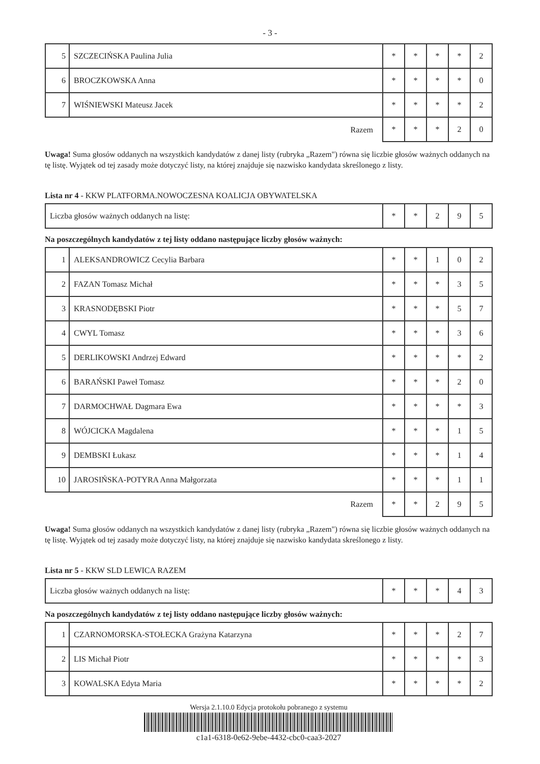- 3 -
| 5 | SZCZECIŃSKA Paulina Julia | * | * | * | * | 2 |
| 6 | BROCZKOWSKA Anna | * | * | * | * | 0 |
| 7 | WIŚNIEWSKI Mateusz Jacek | * | * | * | * | 2 |
| Razem | | * | * | * | 2 | 0 |
Uwaga! Suma głosów oddanych na wszystkich kandydatów z danej listy (rubryka „Razem") równa się liczbie głosów ważnych oddanych na tę listę. Wyjątek od tej zasady może dotyczyć listy, na której znajduje się nazwisko kandydata skreślonego z listy.
Lista nr 4 - KKW PLATFORMA.NOWOCZESNA KOALICJA OBYWATELSKA
| Liczba głosów ważnych oddanych na listę: | * | * | 2 | 9 | 5 |
Na poszczególnych kandydatów z tej listy oddano następujące liczby głosów ważnych:
| 1 | ALEKSANDROWICZ Cecylia Barbara | * | * | 1 | 0 | 2 |
| 2 | FAZAN Tomasz Michał | * | * | * | 3 | 5 |
| 3 | KRASNODĘBSKI Piotr | * | * | * | 5 | 7 |
| 4 | CWYL Tomasz | * | * | * | 3 | 6 |
| 5 | DERLIKOWSKI Andrzej Edward | * | * | * | * | 2 |
| 6 | BARAŃSKI Paweł Tomasz | * | * | * | 2 | 0 |
| 7 | DARMOCHWAŁ Dagmara Ewa | * | * | * | * | 3 |
| 8 | WÓJCICKA Magdalena | * | * | * | 1 | 5 |
| 9 | DEMBSKI Łukasz | * | * | * | 1 | 4 |
| 10 | JAROSIŃSKA-POTYRA Anna Małgorzata | * | * | * | 1 | 1 |
| Razem | | * | * | 2 | 9 | 5 |
Uwaga! Suma głosów oddanych na wszystkich kandydatów z danej listy (rubryka „Razem") równa się liczbie głosów ważnych oddanych na tę listę. Wyjątek od tej zasady może dotyczyć listy, na której znajduje się nazwisko kandydata skreślonego z listy.
Lista nr 5 - KKW SLD LEWICA RAZEM
| Liczba głosów ważnych oddanych na listę: | * | * | * | 4 | 3 |
Na poszczególnych kandydatów z tej listy oddano następujące liczby głosów ważnych:
| 1 | CZARNOMORSKA-STOŁECKA Grażyna Katarzyna | * | * | * | 2 | 7 |
| 2 | LIS Michał Piotr | * | * | * | * | 3 |
| 3 | KOWALSKA Edyta Maria | * | * | * | * | 2 |
Wersja 2.1.10.0 Edycja protokołu pobranego z systemu
c1a1-6318-0e62-9ebe-4432-cbc0-caa3-2027